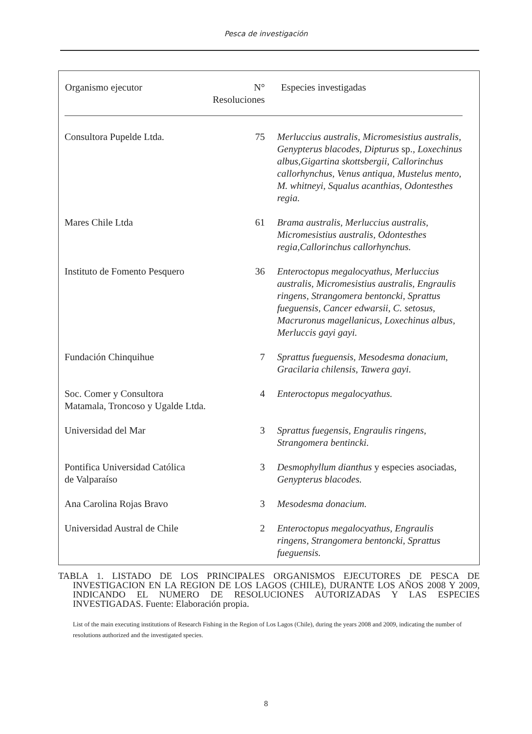Pesca de investigación
| Organismo ejecutor | N° Resoluciones | Especies investigadas |
| --- | --- | --- |
| Consultora Pupelde Ltda. | 75 | Merluccius australis, Micromesistius australis, Genypterus blacodes, Dipturus sp. , Loxechinus albus,Gigartina skottsbergii, Callorinchus callorhynchus, Venus antiqua, Mustelus mento, M. whitneyi, Squalus acanthias, Odontesthes regia. |
| Mares Chile Ltda | 61 | Brama australis, Merluccius australis, Micromesistius australis, Odontesthes regia,Callorinchus callorhynchus. |
| Instituto de Fomento Pesquero | 36 | Enteroctopus megalocyathus, Merluccius australis, Micromesistius australis, Engraulis ringens, Strangomera bentoncki, Sprattus fueguensis, Cancer edwarsii, C. setosus, Macruronus magellanicus, Loxechinus albus, Merluccis gayi gayi. |
| Fundación Chinquihue | 7 | Sprattus fueguensis , Mesodesma donacium , Gracilaria chilensis , Tawera gayi. |
| Soc. Comer y Consultora Matamala, Troncoso y Ugalde Ltda. | 4 | Enteroctopus megalocyathus. |
| Universidad del Mar | 3 | Sprattus fuegensis, Engraulis ringens, Strangomera bentincki. |
| Pontifica Universidad Católica de Valparaíso | 3 | Desmophyllum dianthus y especies asociadas, Genypterus blacodes. |
| Ana Carolina Rojas Bravo | 3 | Mesodesma donacium. |
| Universidad Austral de Chile | 2 | Enteroctopus megalocyathus, Engraulis ringens, Strangomera bentoncki, Sprattus fueguensis. |
TABLA 1. LISTADO DE LOS PRINCIPALES ORGANISMOS EJECUTORES DE PESCA DE INVESTIGACION EN LA REGION DE LOS LAGOS (CHILE), DURANTE LOS AÑOS 2008 Y 2009, INDICANDO EL NUMERO DE RESOLUCIONES AUTORIZADAS Y LAS ESPECIES INVESTIGADAS. Fuente: Elaboración propia.
List of the main executing institutions of Research Fishing in the Region of Los Lagos (Chile), during the years 2008 and 2009, indicating the number of resolutions authorized and the investigated species.
8